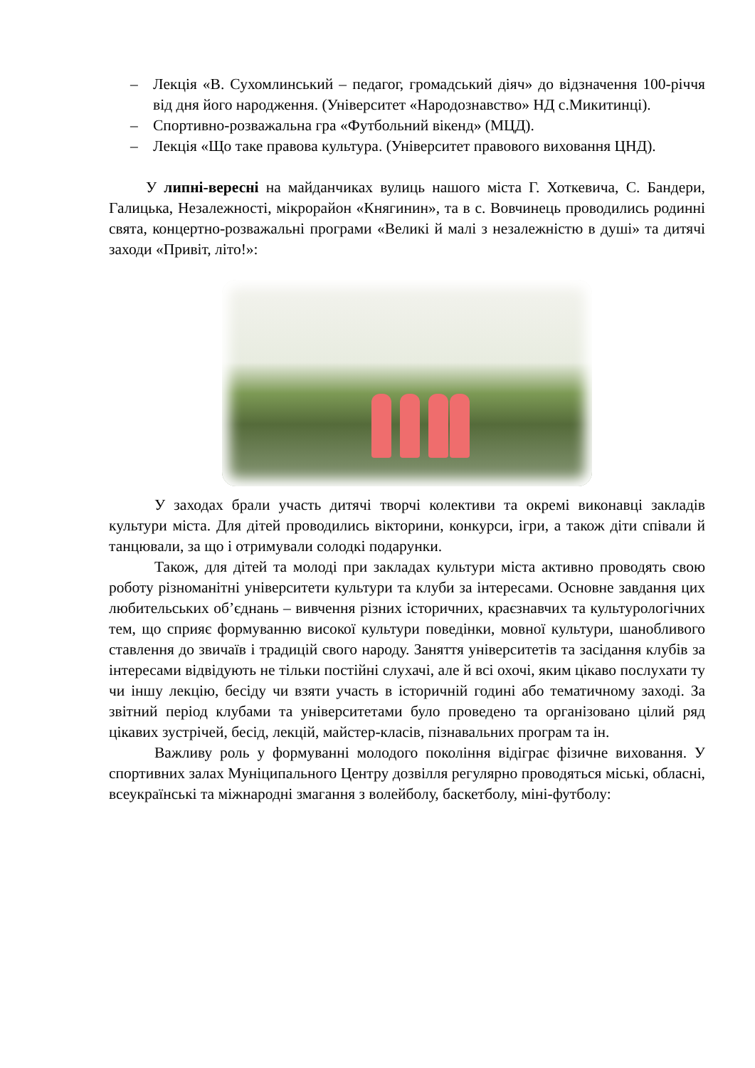– Лекція «В. Сухомлинський – педагог, громадський діяч» до відзначення 100-річчя від дня його народження. (Університет «Народознавство» НД с.Микитинці).
– Спортивно-розважальна гра «Футбольний вікенд» (МЦД).
– Лекція «Що таке правова культура. (Університет правового виховання ЦНД).
У липні-вересні на майданчиках вулиць нашого міста Г. Хоткевича, С. Бандери, Галицька, Незалежності, мікрорайон «Княгинин», та в с. Вовчинець проводились родинні свята, концертно-розважальні програми «Великі й малі з незалежністю в душі» та дитячі заходи «Привіт, літо!»:
У заходах брали участь дитячі творчі колективи та окремі виконавці закладів культури міста. Для дітей проводились вікторини, конкурси, ігри, а також діти співали й танцювали, за що і отримували солодкі подарунки.
Також, для дітей та молоді при закладах культури міста активно проводять свою роботу різноманітні університети культури та клуби за інтересами. Основне завдання цих любительських об’єднань – вивчення різних історичних, краєзнавчих та культурологічних тем, що сприяє формуванню високої культури поведінки, мовної культури, шанобливого ставлення до звичаїв і традицій свого народу. Заняття університетів та засідання клубів за інтересами відвідують не тільки постійні слухачі, але й всі охочі, яким цікаво послухати ту чи іншу лекцію, бесіду чи взяти участь в історичній годині або тематичному заході. За звітний період клубами та університетами було проведено та організовано цілий ряд цікавих зустрічей, бесід, лекцій, майстер-класів, пізнавальних програм та ін.
Важливу роль у формуванні молодого покоління відіграє фізичне виховання. У спортивних залах Муніципального Центру дозвілля регулярно проводяться міські, обласні, всеукраїнські та міжнародні змагання з волейболу, баскетболу, міні-футболу: